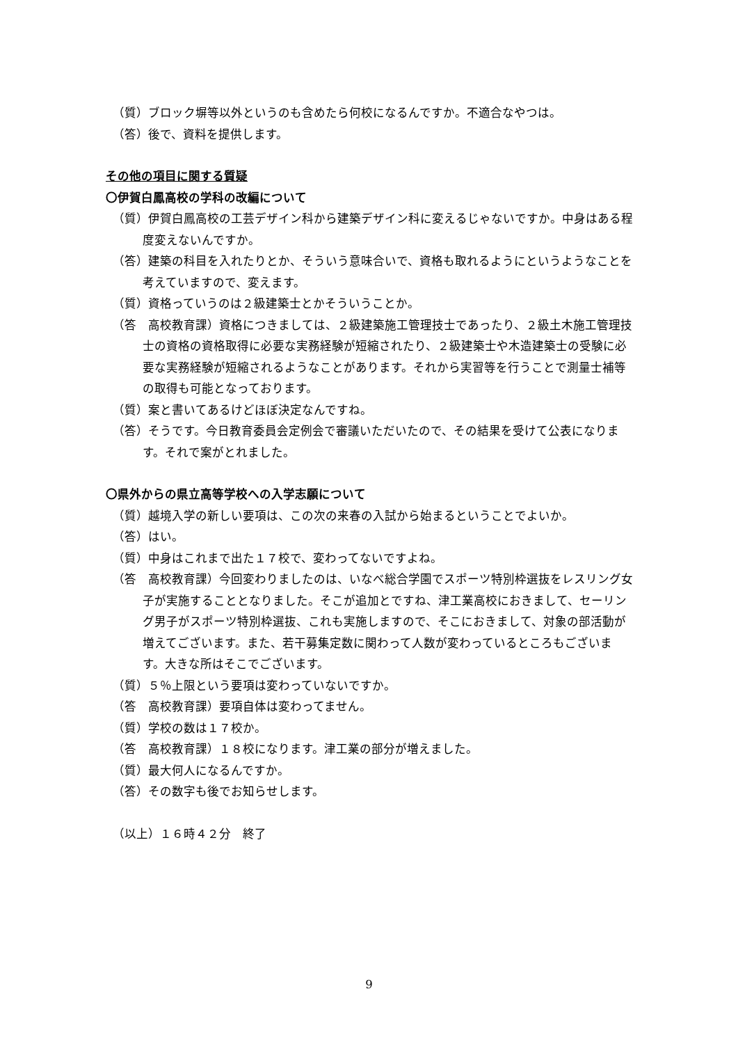（質）ブロック塀等以外というのも含めたら何校になるんですか。不適合なやつは。
（答）後で、資料を提供します。
その他の項目に関する質疑
〇伊賀白鳳高校の学科の改編について
（質）伊賀白鳳高校の工芸デザイン科から建築デザイン科に変えるじゃないですか。中身はある程度変えないんですか。
（答）建築の科目を入れたりとか、そういう意味合いで、資格も取れるようにというようなことを考えていますので、変えます。
（質）資格っていうのは２級建築士とかそういうことか。
（答　高校教育課）資格につきましては、２級建築施工管理技士であったり、２級土木施工管理技士の資格の資格取得に必要な実務経験が短縮されたり、２級建築士や木造建築士の受験に必要な実務経験が短縮されるようなことがあります。それから実習等を行うことで測量士補等の取得も可能となっております。
（質）案と書いてあるけどほぼ決定なんですね。
（答）そうです。今日教育委員会定例会で審議いただいたので、その結果を受けて公表になります。それで案がとれました。
〇県外からの県立高等学校への入学志願について
（質）越境入学の新しい要項は、この次の来春の入試から始まるということでよいか。
（答）はい。
（質）中身はこれまで出た１７校で、変わってないですよね。
（答　高校教育課）今回変わりましたのは、いなべ総合学園でスポーツ特別枠選抜をレスリング女子が実施することとなりました。そこが追加とですね、津工業高校におきまして、セーリング男子がスポーツ特別枠選抜、これも実施しますので、そこにおきまして、対象の部活動が増えてございます。また、若干募集定数に関わって人数が変わっているところもございます。大きな所はそこでございます。
（質）５％上限という要項は変わっていないですか。
（答　高校教育課）要項自体は変わってません。
（質）学校の数は１７校か。
（答　高校教育課）１８校になります。津工業の部分が増えました。
（質）最大何人になるんですか。
（答）その数字も後でお知らせします。
（以上）１６時４２分　終了
9